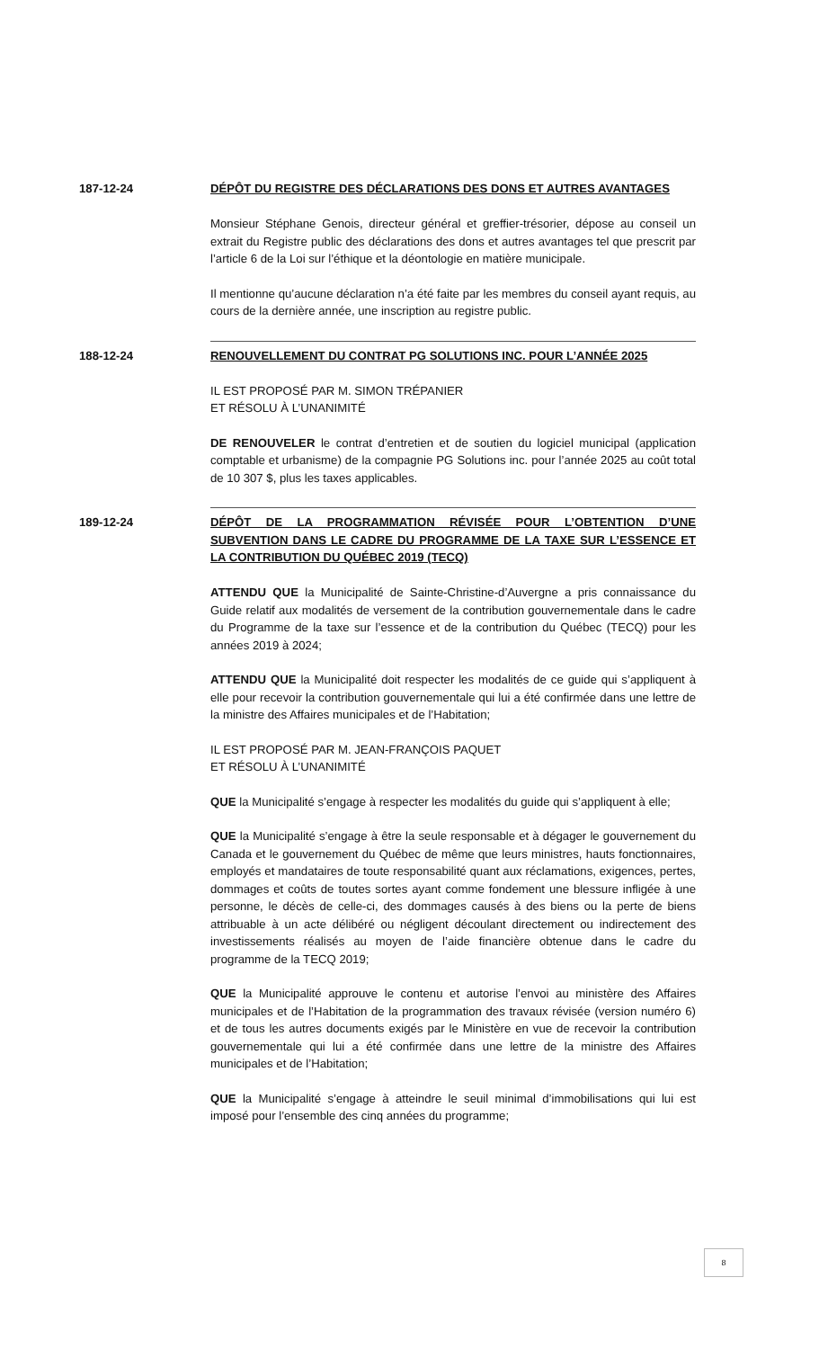187-12-24 DÉPÔT DU REGISTRE DES DÉCLARATIONS DES DONS ET AUTRES AVANTAGES
Monsieur Stéphane Genois, directeur général et greffier-trésorier, dépose au conseil un extrait du Registre public des déclarations des dons et autres avantages tel que prescrit par l’article 6 de la Loi sur l’éthique et la déontologie en matière municipale.
Il mentionne qu’aucune déclaration n’a été faite par les membres du conseil ayant requis, au cours de la dernière année, une inscription au registre public.
188-12-24 RENOUVELLEMENT DU CONTRAT PG SOLUTIONS INC. POUR L’ANNÉE 2025
IL EST PROPOSÉ PAR M. SIMON TRÉPANIER
ET RÉSOLU À L’UNANIMITÉ
DE RENOUVELER le contrat d’entretien et de soutien du logiciel municipal (application comptable et urbanisme) de la compagnie PG Solutions inc. pour l’année 2025 au coût total de 10 307 $, plus les taxes applicables.
189-12-24 DÉPÔT DE LA PROGRAMMATION RÉVISÉE POUR L’OBTENTION D’UNE SUBVENTION DANS LE CADRE DU PROGRAMME DE LA TAXE SUR L’ESSENCE ET LA CONTRIBUTION DU QUÉBEC 2019 (TECQ)
ATTENDU QUE la Municipalité de Sainte-Christine-d’Auvergne a pris connaissance du Guide relatif aux modalités de versement de la contribution gouvernementale dans le cadre du Programme de la taxe sur l’essence et de la contribution du Québec (TECQ) pour les années 2019 à 2024;
ATTENDU QUE la Municipalité doit respecter les modalités de ce guide qui s’appliquent à elle pour recevoir la contribution gouvernementale qui lui a été confirmée dans une lettre de la ministre des Affaires municipales et de l’Habitation;
IL EST PROPOSÉ PAR M. JEAN-FRANÇOIS PAQUET
ET RÉSOLU À L’UNANIMITÉ
QUE la Municipalité s’engage à respecter les modalités du guide qui s’appliquent à elle;
QUE la Municipalité s’engage à être la seule responsable et à dégager le gouvernement du Canada et le gouvernement du Québec de même que leurs ministres, hauts fonctionnaires, employés et mandataires de toute responsabilité quant aux réclamations, exigences, pertes, dommages et coûts de toutes sortes ayant comme fondement une blessure infligée à une personne, le décès de celle-ci, des dommages causés à des biens ou la perte de biens attribuable à un acte délibéré ou négligent découlant directement ou indirectement des investissements réalisés au moyen de l’aide financière obtenue dans le cadre du programme de la TECQ 2019;
QUE la Municipalité approuve le contenu et autorise l’envoi au ministère des Affaires municipales et de l’Habitation de la programmation des travaux révisée (version numéro 6) et de tous les autres documents exigés par le Ministère en vue de recevoir la contribution gouvernementale qui lui a été confirmée dans une lettre de la ministre des Affaires municipales et de l’Habitation;
QUE la Municipalité s’engage à atteindre le seuil minimal d’immobilisations qui lui est imposé pour l’ensemble des cinq années du programme;
8